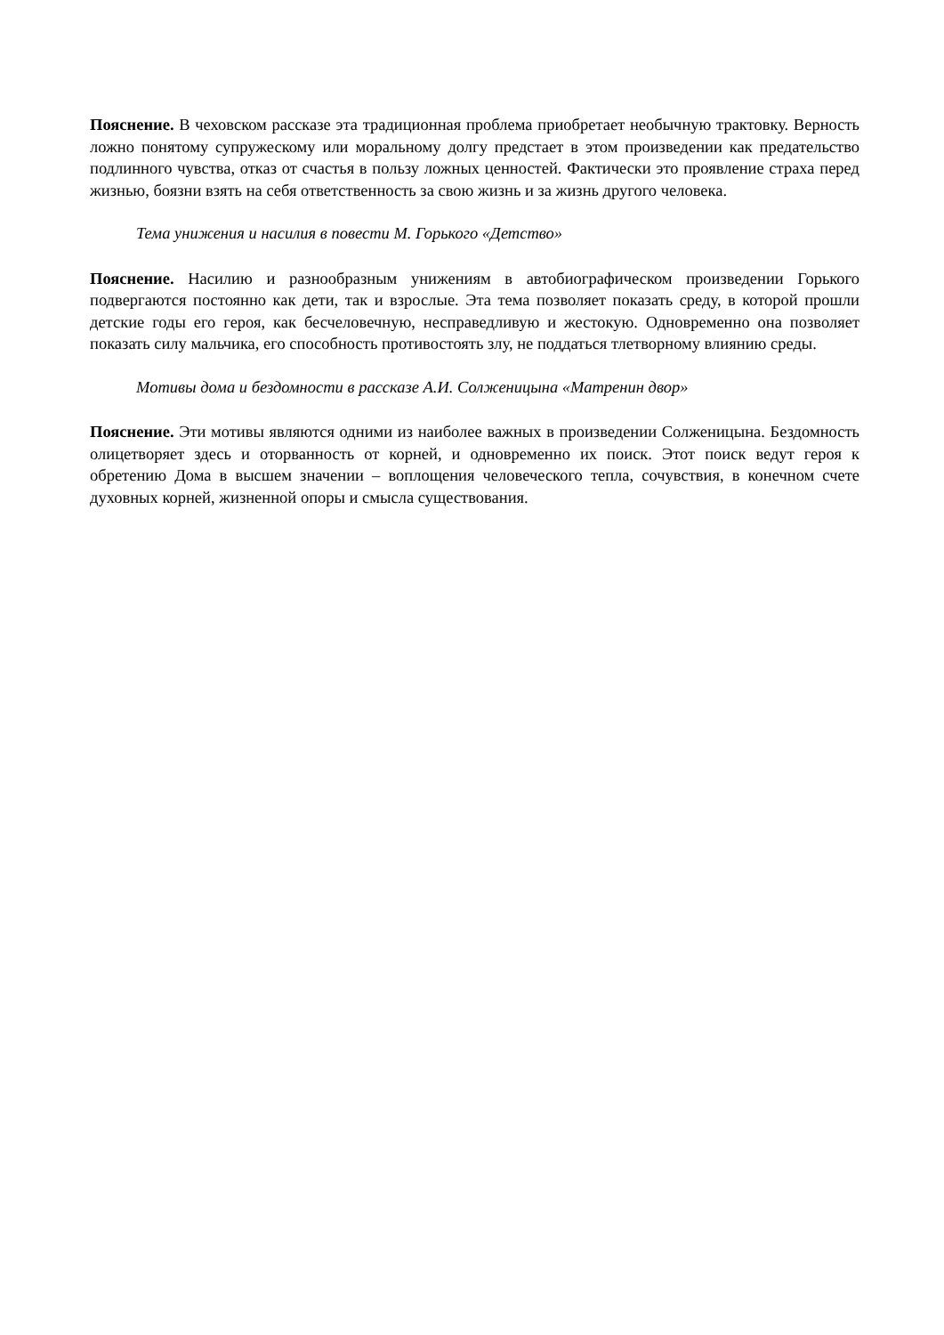Пояснение. В чеховском рассказе эта традиционная проблема приобретает необычную трактовку. Верность ложно понятому супружескому или моральному долгу предстает в этом произведении как предательство подлинного чувства, отказ от счастья в пользу ложных ценностей. Фактически это проявление страха перед жизнью, боязни взять на себя ответственность за свою жизнь и за жизнь другого человека.
Тема унижения и насилия в повести М. Горького «Детство»
Пояснение. Насилию и разнообразным унижениям в автобиографическом произведении Горького подвергаются постоянно как дети, так и взрослые. Эта тема позволяет показать среду, в которой прошли детские годы его героя, как бесчеловечную, несправедливую и жестокую. Одновременно она позволяет показать силу мальчика, его способность противостоять злу, не поддаться тлетворному влиянию среды.
Мотивы дома и бездомности в рассказе А.И. Солженицына «Матренин двор»
Пояснение. Эти мотивы являются одними из наиболее важных в произведении Солженицына. Бездомность олицетворяет здесь и оторванность от корней, и одновременно их поиск. Этот поиск ведут героя к обретению Дома в высшем значении – воплощения человеческого тепла, сочувствия, в конечном счете духовных корней, жизненной опоры и смысла существования.